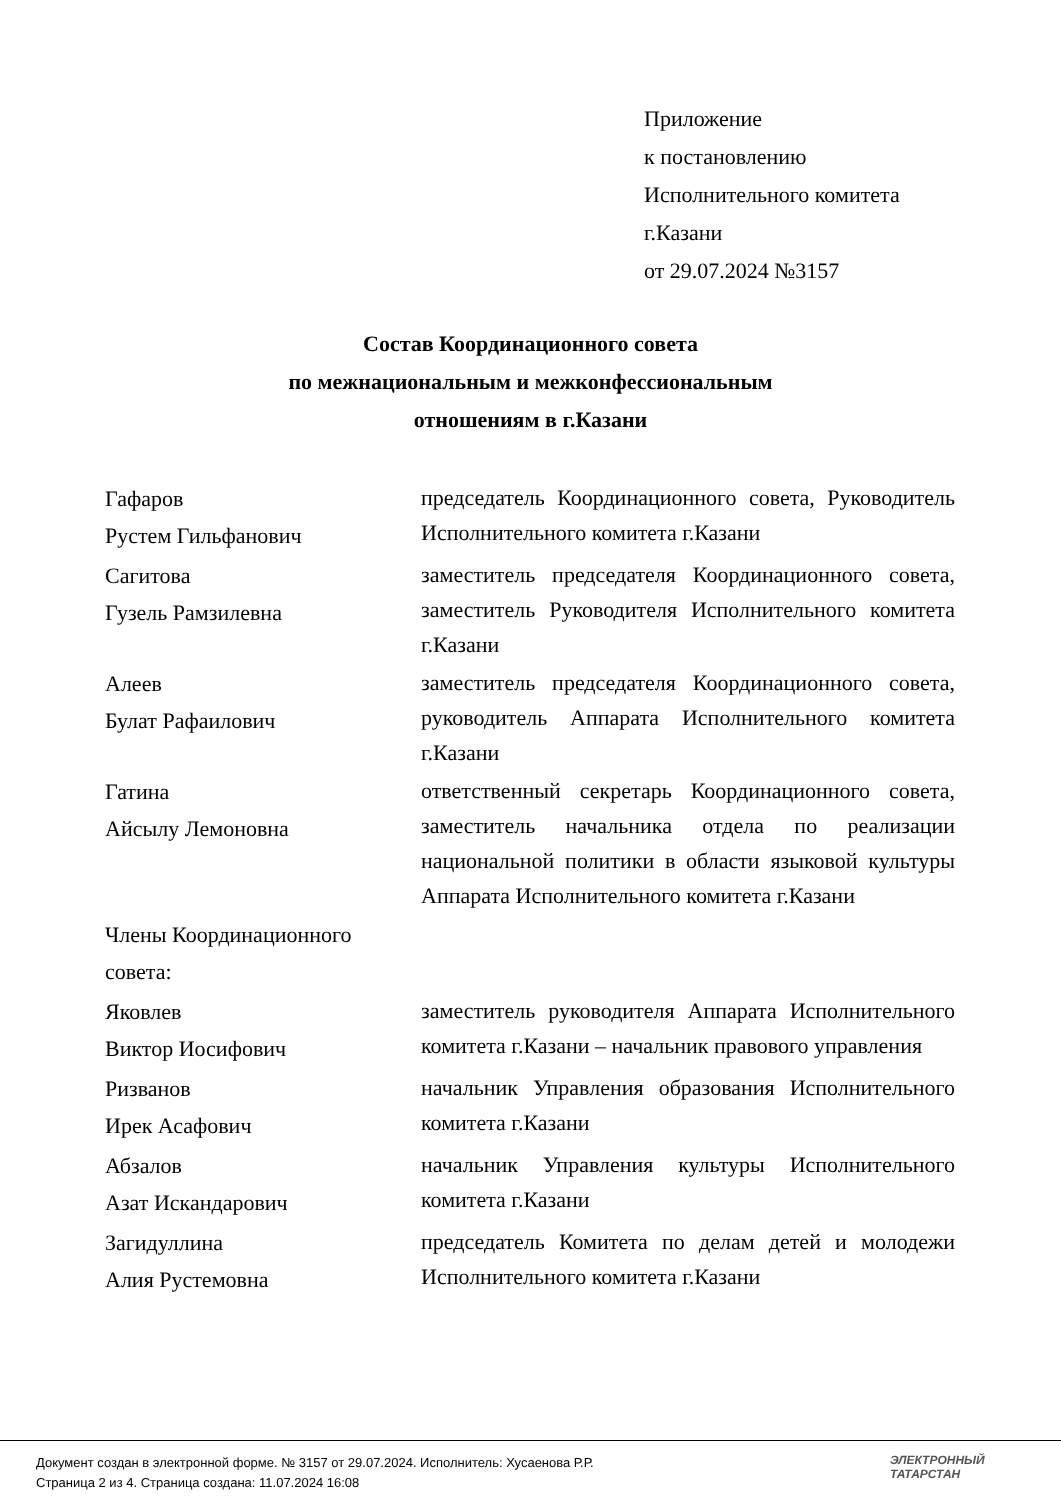Приложение
к постановлению
Исполнительного комитета
г.Казани
от 29.07.2024 №3157
Состав Координационного совета
по межнациональным и межконфессиональным
отношениям в г.Казани
| Гафаров Рустем Гильфанович | председатель Координационного совета, Руководитель Исполнительного комитета г.Казани |
| Сагитова Гузель Рамзилевна | заместитель председателя Координационного совета, заместитель Руководителя Исполнительного комитета г.Казани |
| Алеев Булат Рафаилович | заместитель председателя Координационного совета, руководитель Аппарата Исполнительного комитета г.Казани |
| Гатина Айсылу Лемоновна | ответственный секретарь Координационного совета, заместитель начальника отдела по реализации национальной политики в области языковой культуры Аппарата Исполнительного комитета г.Казани |
| Члены Координационного совета: | |
| Яковлев Виктор Иосифович | заместитель руководителя Аппарата Исполнительного комитета г.Казани – начальник правового управления |
| Ризванов Ирек Асафович | начальник Управления образования Исполнительного комитета г.Казани |
| Абзалов Азат Искандарович | начальник Управления культуры Исполнительного комитета г.Казани |
| Загидуллина Алия Рустемовна | председатель Комитета по делам детей и молодежи Исполнительного комитета г.Казани |
Документ создан в электронной форме. № 3157 от 29.07.2024. Исполнитель: Хусаенова Р.Р.
Страница 2 из 4. Страница создана: 11.07.2024 16:08
ЭЛЕКТРОННЫЙ
ТАТАРСТАН